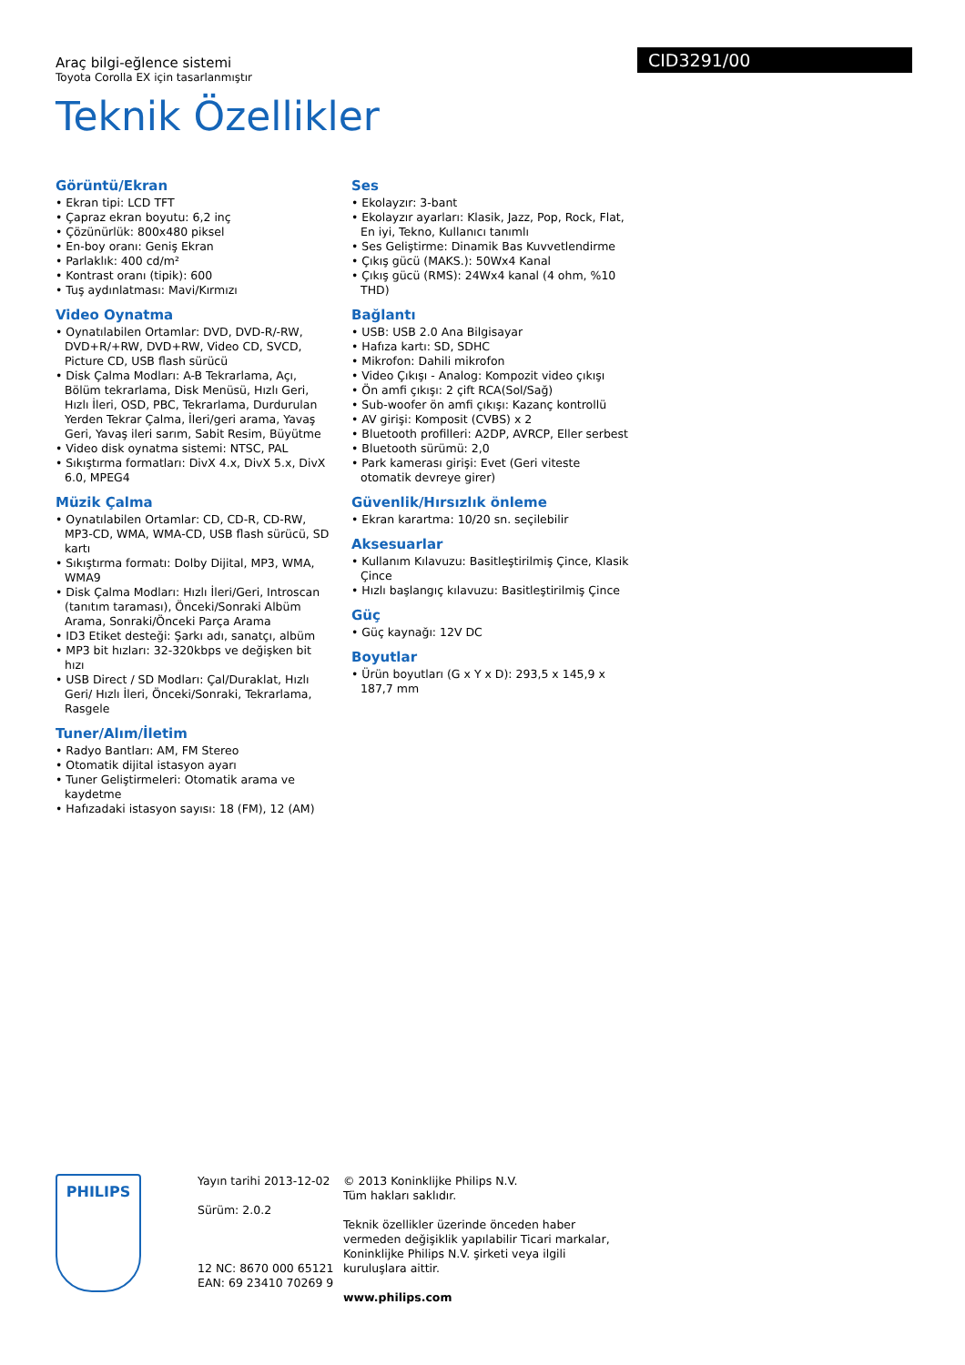CID3291/00
Araç bilgi-eğlence sistemi
Toyota Corolla EX için tasarlanmıştır
Teknik Özellikler
Görüntü/Ekran
• Ekran tipi: LCD TFT
• Çapraz ekran boyutu: 6,2 inç
• Çözünürlük: 800x480 piksel
• En-boy oranı: Geniş Ekran
• Parlaklık: 400 cd/m²
• Kontrast oranı (tipik): 600
• Tuş aydınlatması: Mavi/Kırmızı
Video Oynatma
• Oynatılabilen Ortamlar: DVD, DVD-R/-RW, DVD+R/+RW, DVD+RW, Video CD, SVCD, Picture CD, USB flash sürücü
• Disk Çalma Modları: A-B Tekrarlama, Açı, Bölüm tekrarlama, Disk Menüsü, Hızlı Geri, Hızlı İleri, OSD, PBC, Tekrarlama, Durdurulan Yerden Tekrar Çalma, İleri/geri arama, Yavaş Geri, Yavaş ileri sarım, Sabit Resim, Büyütme
• Video disk oynatma sistemi: NTSC, PAL
• Sıkıştırma formatları: DivX 4.x, DivX 5.x, DivX 6.0, MPEG4
Müzik Çalma
• Oynatılabilen Ortamlar: CD, CD-R, CD-RW, MP3-CD, WMA, WMA-CD, USB flash sürücü, SD kartı
• Sıkıştırma formatı: Dolby Dijital, MP3, WMA, WMA9
• Disk Çalma Modları: Hızlı İleri/Geri, Introscan (tanıtım taraması), Önceki/Sonraki Albüm Arama, Sonraki/Önceki Parça Arama
• ID3 Etiket desteği: Şarkı adı, sanatçı, albüm
• MP3 bit hızları: 32-320kbps ve değişken bit hızı
• USB Direct / SD Modları: Çal/Duraklat, Hızlı Geri/ Hızlı İleri, Önceki/Sonraki, Tekrarlama, Rasgele
Tuner/Alım/İletim
• Radyo Bantları: AM, FM Stereo
• Otomatik dijital istasyon ayarı
• Tuner Geliştirmeleri: Otomatik arama ve kaydetme
• Hafızadaki istasyon sayısı: 18 (FM), 12 (AM)
Ses
• Ekolayzır: 3-bant
• Ekolayzır ayarları: Klasik, Jazz, Pop, Rock, Flat, En iyi, Tekno, Kullanıcı tanımlı
• Ses Geliştirme: Dinamik Bas Kuvvetlendirme
• Çıkış gücü (MAKS.): 50Wx4 Kanal
• Çıkış gücü (RMS): 24Wx4 kanal (4 ohm, %10 THD)
Bağlantı
• USB: USB 2.0 Ana Bilgisayar
• Hafıza kartı: SD, SDHC
• Mikrofon: Dahili mikrofon
• Video Çıkışı - Analog: Kompozit video çıkışı
• Ön amfi çıkışı: 2 çift RCA(Sol/Sağ)
• Sub-woofer ön amfi çıkışı: Kazanç kontrollü
• AV girişi: Komposit (CVBS) x 2
• Bluetooth profilleri: A2DP, AVRCP, Eller serbest
• Bluetooth sürümü: 2,0
• Park kamerası girişi: Evet (Geri viteste otomatik devreye girer)
Güvenlik/Hırsızlık önleme
• Ekran karartma: 10/20 sn. seçilebilir
Aksesuarlar
• Kullanım Kılavuzu: Basitleştirilmiş Çince, Klasik Çince
• Hızlı başlangıç kılavuzu: Basitleştirilmiş Çince
Güç
• Güç kaynağı: 12V DC
Boyutlar
• Ürün boyutları (G x Y x D): 293,5 x 145,9 x 187,7 mm
PHILIPS
Yayın tarihi 2013-12-02
Sürüm: 2.0.2
12 NC: 8670 000 65121
EAN: 69 23410 70269 9
© 2013 Koninklijke Philips N.V.
Tüm hakları saklıdır.
Teknik özellikler üzerinde önceden haber vermeden değişiklik yapılabilir Ticari markalar, Koninklijke Philips N.V. şirketi veya ilgili kuruluşlara aittir.
www.philips.com